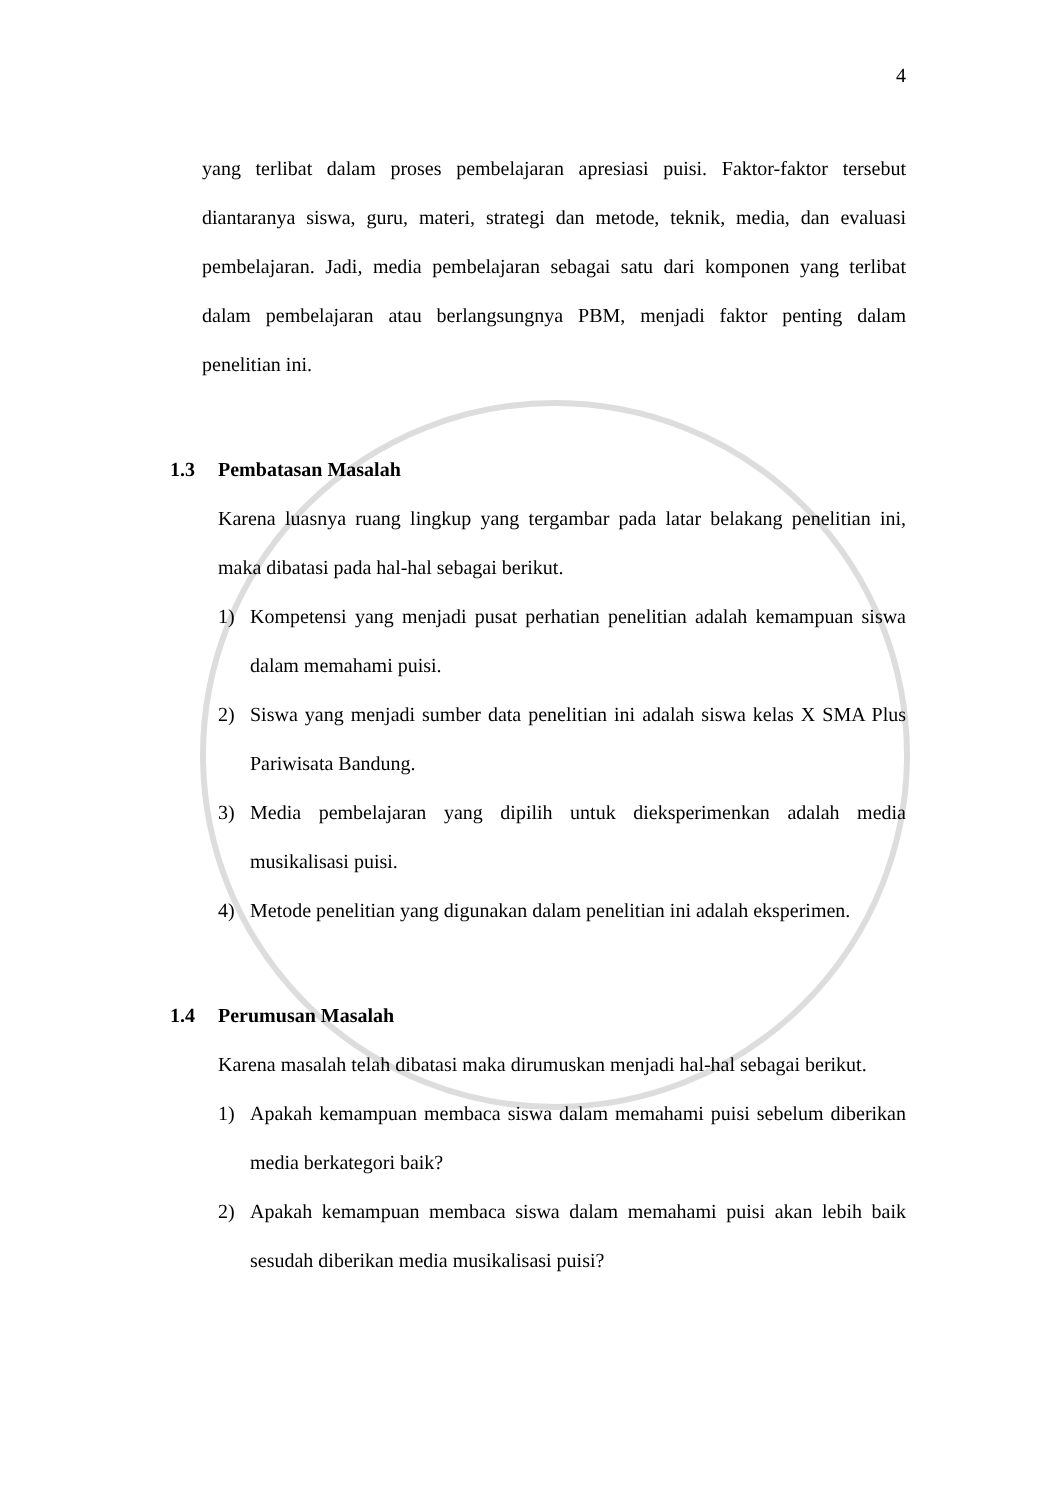4
yang terlibat dalam proses pembelajaran apresiasi puisi. Faktor-faktor tersebut diantaranya siswa, guru, materi, strategi dan metode, teknik, media, dan evaluasi pembelajaran. Jadi, media pembelajaran sebagai satu dari komponen yang terlibat dalam pembelajaran atau berlangsungnya PBM, menjadi faktor penting dalam penelitian ini.
1.3 Pembatasan Masalah
Karena luasnya ruang lingkup yang tergambar pada latar belakang penelitian ini, maka dibatasi pada hal-hal sebagai berikut.
1) Kompetensi yang menjadi pusat perhatian penelitian adalah kemampuan siswa dalam memahami puisi.
2) Siswa yang menjadi sumber data penelitian ini adalah siswa kelas X SMA Plus Pariwisata Bandung.
3) Media pembelajaran yang dipilih untuk dieksperimenkan adalah media musikalisasi puisi.
4) Metode penelitian yang digunakan dalam penelitian ini adalah eksperimen.
1.4 Perumusan Masalah
Karena masalah telah dibatasi maka dirumuskan menjadi hal-hal sebagai berikut.
1) Apakah kemampuan membaca siswa dalam memahami puisi sebelum diberikan media berkategori baik?
2) Apakah kemampuan membaca siswa dalam memahami puisi akan lebih baik sesudah diberikan media musikalisasi puisi?